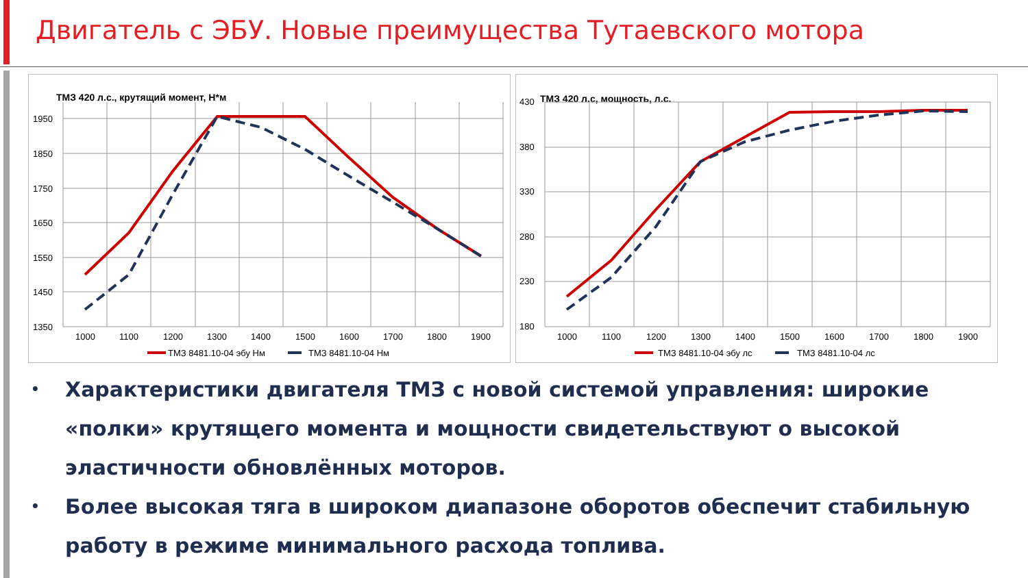Двигатель с ЭБУ. Новые преимущества Тутаевского мотора
ТМЗ 420 л.с., крутящий момент, Н*м
1950
1850
1750
1650
1550
1450
1350
1000
1100
1200
1300
1400
1500
1600
1700
1800
1900
ТМЗ 8481.10-04 эбу Нм
ТМЗ 8481.10-04 Нм
ТМЗ 420 л.с, мощность, л.с.
430
380
330
280
230
180
1000
1100
1200
1300
1400
1500
1600
1700
1800
1900
ТМЗ 8481.10-04 эбу лс
ТМЗ 8481.10-04 лс
• Характеристики двигателя ТМЗ с новой системой управления: широкие «полки» крутящего момента и мощности свидетельствуют о высокой эластичности обновлённых моторов.
• Более высокая тяга в широком диапазоне оборотов обеспечит стабильную работу в режиме минимального расхода топлива.